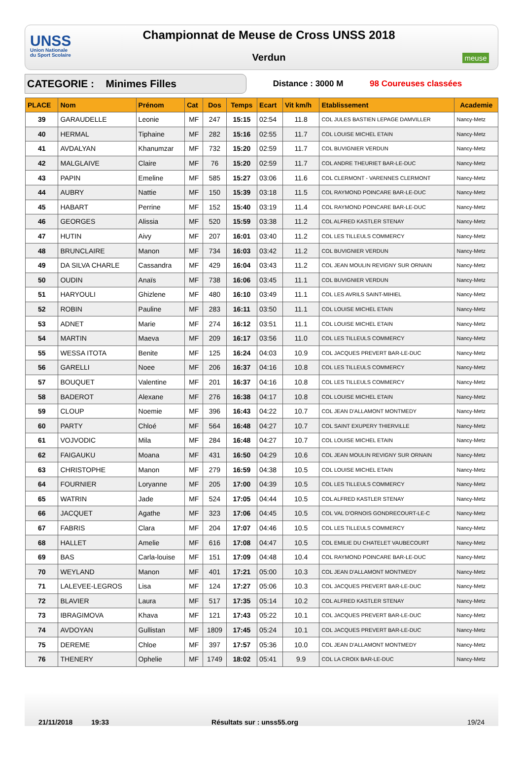UNSS
Union Nationale
du Sport Scolaire
Championnat de Meuse de Cross UNSS 2018
Verdun
meuse
CATEGORIE : Minimes Filles
Distance : 3000 M 98 Coureuses classées
| PLACE | Nom | Prénom | Cat | Dos | Temps | Ecart | Vit km/h | Etablissement | Academie |
| --- | --- | --- | --- | --- | --- | --- | --- | --- | --- |
| 39 | GARAUDELLE | Leonie | MF | 247 | 15:15 | 02:54 | 11.8 | COL JULES BASTIEN LEPAGE DAMVILLER | Nancy-Metz |
| 40 | HERMAL | Tiphaine | MF | 282 | 15:16 | 02:55 | 11.7 | COL LOUISE MICHEL ETAIN | Nancy-Metz |
| 41 | AVDALYAN | Khanumzar | MF | 732 | 15:20 | 02:59 | 11.7 | COL BUVIGNIER VERDUN | Nancy-Metz |
| 42 | MALGLAIVE | Claire | MF | 76 | 15:20 | 02:59 | 11.7 | COL ANDRE THEURIET BAR-LE-DUC | Nancy-Metz |
| 43 | PAPIN | Emeline | MF | 585 | 15:27 | 03:06 | 11.6 | COL CLERMONT - VARENNES CLERMONT | Nancy-Metz |
| 44 | AUBRY | Nattie | MF | 150 | 15:39 | 03:18 | 11.5 | COL RAYMOND POINCARE BAR-LE-DUC | Nancy-Metz |
| 45 | HABART | Perrine | MF | 152 | 15:40 | 03:19 | 11.4 | COL RAYMOND POINCARE BAR-LE-DUC | Nancy-Metz |
| 46 | GEORGES | Alissia | MF | 520 | 15:59 | 03:38 | 11.2 | COL ALFRED KASTLER STENAY | Nancy-Metz |
| 47 | HUTIN | Aivy | MF | 207 | 16:01 | 03:40 | 11.2 | COL LES TILLEULS COMMERCY | Nancy-Metz |
| 48 | BRUNCLAIRE | Manon | MF | 734 | 16:03 | 03:42 | 11.2 | COL BUVIGNIER VERDUN | Nancy-Metz |
| 49 | DA SILVA CHARLE | Cassandra | MF | 429 | 16:04 | 03:43 | 11.2 | COL JEAN MOULIN REVIGNY SUR ORNAIN | Nancy-Metz |
| 50 | OUDIN | Anaïs | MF | 738 | 16:06 | 03:45 | 11.1 | COL BUVIGNIER VERDUN | Nancy-Metz |
| 51 | HARYOULI | Ghizlene | MF | 480 | 16:10 | 03:49 | 11.1 | COL LES AVRILS SAINT-MIHIEL | Nancy-Metz |
| 52 | ROBIN | Pauline | MF | 283 | 16:11 | 03:50 | 11.1 | COL LOUISE MICHEL ETAIN | Nancy-Metz |
| 53 | ADNET | Marie | MF | 274 | 16:12 | 03:51 | 11.1 | COL LOUISE MICHEL ETAIN | Nancy-Metz |
| 54 | MARTIN | Maeva | MF | 209 | 16:17 | 03:56 | 11.0 | COL LES TILLEULS COMMERCY | Nancy-Metz |
| 55 | WESSA ITOTA | Benite | MF | 125 | 16:24 | 04:03 | 10.9 | COL JACQUES PREVERT BAR-LE-DUC | Nancy-Metz |
| 56 | GARELLI | Noee | MF | 206 | 16:37 | 04:16 | 10.8 | COL LES TILLEULS COMMERCY | Nancy-Metz |
| 57 | BOUQUET | Valentine | MF | 201 | 16:37 | 04:16 | 10.8 | COL LES TILLEULS COMMERCY | Nancy-Metz |
| 58 | BADEROT | Alexane | MF | 276 | 16:38 | 04:17 | 10.8 | COL LOUISE MICHEL ETAIN | Nancy-Metz |
| 59 | CLOUP | Noemie | MF | 396 | 16:43 | 04:22 | 10.7 | COL JEAN D'ALLAMONT MONTMEDY | Nancy-Metz |
| 60 | PARTY | Chloé | MF | 564 | 16:48 | 04:27 | 10.7 | COL SAINT EXUPERY THIERVILLE | Nancy-Metz |
| 61 | VOJVODIC | Mila | MF | 284 | 16:48 | 04:27 | 10.7 | COL LOUISE MICHEL ETAIN | Nancy-Metz |
| 62 | FAIGAUKU | Moana | MF | 431 | 16:50 | 04:29 | 10.6 | COL JEAN MOULIN REVIGNY SUR ORNAIN | Nancy-Metz |
| 63 | CHRISTOPHE | Manon | MF | 279 | 16:59 | 04:38 | 10.5 | COL LOUISE MICHEL ETAIN | Nancy-Metz |
| 64 | FOURNIER | Loryanne | MF | 205 | 17:00 | 04:39 | 10.5 | COL LES TILLEULS COMMERCY | Nancy-Metz |
| 65 | WATRIN | Jade | MF | 524 | 17:05 | 04:44 | 10.5 | COL ALFRED KASTLER STENAY | Nancy-Metz |
| 66 | JACQUET | Agathe | MF | 323 | 17:06 | 04:45 | 10.5 | COL VAL D'ORNOIS GONDRECOURT-LE-C | Nancy-Metz |
| 67 | FABRIS | Clara | MF | 204 | 17:07 | 04:46 | 10.5 | COL LES TILLEULS COMMERCY | Nancy-Metz |
| 68 | HALLET | Amelie | MF | 616 | 17:08 | 04:47 | 10.5 | COL EMILIE DU CHATELET VAUBECOURT | Nancy-Metz |
| 69 | BAS | Carla-louise | MF | 151 | 17:09 | 04:48 | 10.4 | COL RAYMOND POINCARE BAR-LE-DUC | Nancy-Metz |
| 70 | WEYLAND | Manon | MF | 401 | 17:21 | 05:00 | 10.3 | COL JEAN D'ALLAMONT MONTMEDY | Nancy-Metz |
| 71 | LALEVEE-LEGROS | Lisa | MF | 124 | 17:27 | 05:06 | 10.3 | COL JACQUES PREVERT BAR-LE-DUC | Nancy-Metz |
| 72 | BLAVIER | Laura | MF | 517 | 17:35 | 05:14 | 10.2 | COL ALFRED KASTLER STENAY | Nancy-Metz |
| 73 | IBRAGIMOVA | Khava | MF | 121 | 17:43 | 05:22 | 10.1 | COL JACQUES PREVERT BAR-LE-DUC | Nancy-Metz |
| 74 | AVDOYAN | Gullistan | MF | 1809 | 17:45 | 05:24 | 10.1 | COL JACQUES PREVERT BAR-LE-DUC | Nancy-Metz |
| 75 | DEREME | Chloe | MF | 397 | 17:57 | 05:36 | 10.0 | COL JEAN D'ALLAMONT MONTMEDY | Nancy-Metz |
| 76 | THENERY | Ophelie | MF | 1749 | 18:02 | 05:41 | 9.9 | COL LA CROIX BAR-LE-DUC | Nancy-Metz |
21/11/2018
19:33
Résultats sur : unss55.org
19/24